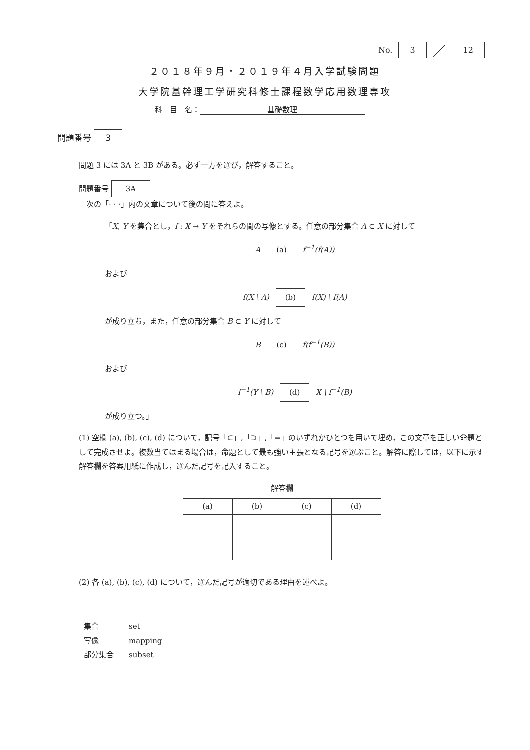No. 3 ／ 12
２０１８年９月・２０１９年４月入学試験問題
大学院基幹理工学研究科修士課程数学応用数理専攻
科　目　名： 基礎数理
問題番号 3
問題 3 には 3A と 3B がある。必ず一方を選び，解答すること。
問題番号 3A
　次の「· · ·」内の文章について後の問に答えよ。
「X, Y を集合とし，f : X → Y をそれらの間の写像とする。任意の部分集合 A ⊂ X に対して
A (a) f<sup>−1</sup>(f(A))
および
f(X \ A) (b) f(X) \ f(A)
が成り立ち，また，任意の部分集合 B ⊂ Y に対して
B (c) f(f<sup>−1</sup>(B))
および
f<sup>−1</sup>(Y \ B) (d) X \ f<sup>−1</sup>(B)
が成り立つ。」
(1) 空欄 (a), (b), (c), (d) について，記号「⊂」,「⊃」,「=」のいずれかひとつを用いて埋め，この文章を正しい命題として完成させよ。複数当てはまる場合は，命題として最も強い主張となる記号を選ぶこと。解答に際しては，以下に示す解答欄を答案用紙に作成し，選んだ記号を記入すること。
解答欄
| (a) | (b) | (c) | (d) |
| --- | --- | --- | --- |
(2) 各 (a), (b), (c), (d) について，選んだ記号が適切である理由を述べよ。
| 集合 | set |
| 写像 | mapping |
| 部分集合 | subset |